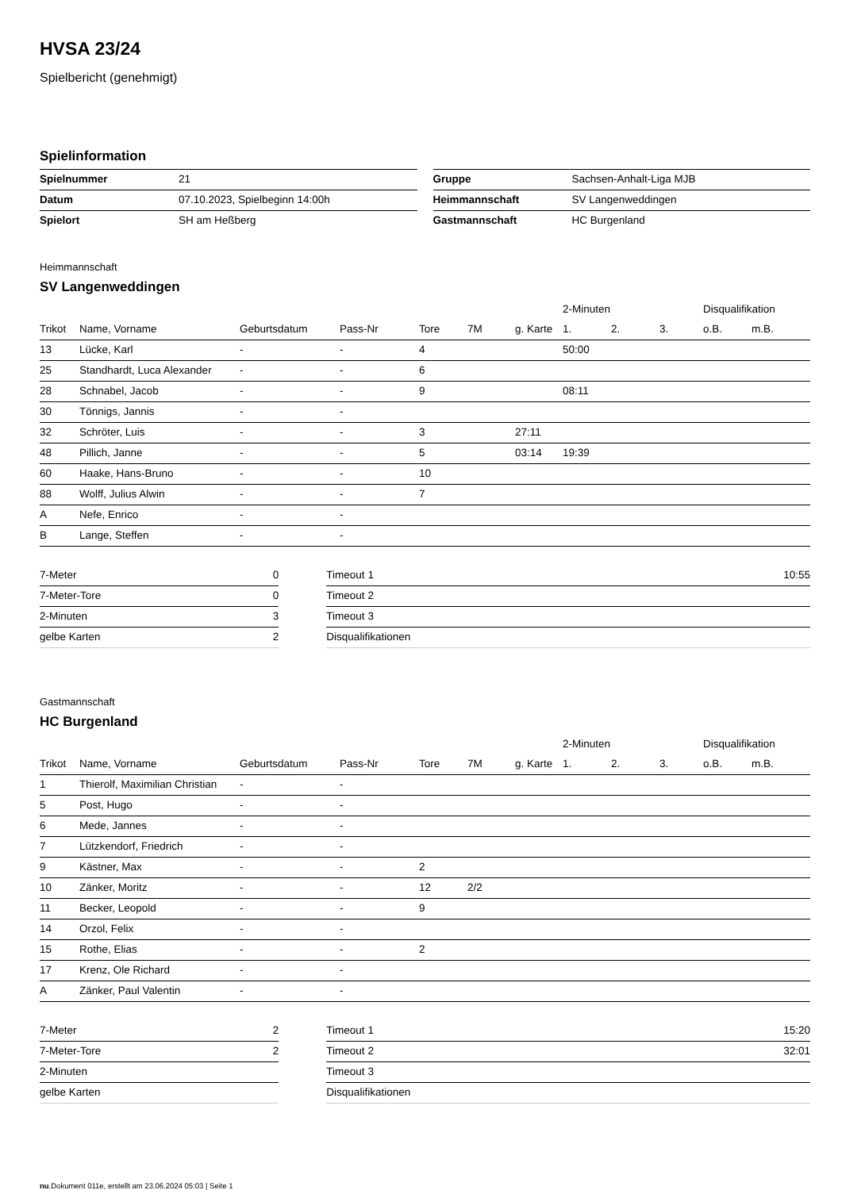HVSA 23/24
Spielbericht (genehmigt)
Spielinformation
| Spielnummer | 21 |
| Datum | 07.10.2023, Spielbeginn 14:00h |
| Spielort | SH am Heßberg |
| Gruppe | Sachsen-Anhalt-Liga MJB |
| Heimmannschaft | SV Langenweddingen |
| Gastmannschaft | HC Burgenland |
Heimmannschaft
SV Langenweddingen
| | | | | | | | 2-Minuten | | | Disqualifikation | |
| --- | --- | --- | --- | --- | --- | --- | --- | --- | --- | --- | --- |
| Trikot | Name, Vorname | Geburtsdatum | Pass-Nr | Tore | 7M | g. Karte | 1. | 2. | 3. | o.B. | m.B. |
| 13 | Lücke, Karl | - | - | 4 | | | 50:00 | | | | |
| 25 | Standhardt, Luca Alexander | - | - | 6 | | | | | | | |
| 28 | Schnabel, Jacob | - | - | 9 | | | 08:11 | | | | |
| 30 | Tönnigs, Jannis | - | - | | | | | | | | |
| 32 | Schröter, Luis | - | - | 3 | | 27:11 | | | | | |
| 48 | Pillich, Janne | - | - | 5 | | 03:14 | 19:39 | | | | |
| 60 | Haake, Hans-Bruno | - | - | 10 | | | | | | | |
| 88 | Wolff, Julius Alwin | - | - | 7 | | | | | | | |
| A | Nefe, Enrico | - | - | | | | | | | | |
| B | Lange, Steffen | - | - | | | | | | | | |
| 7-Meter | 0 |
| 7-Meter-Tore | 0 |
| 2-Minuten | 3 |
| gelbe Karten | 2 |
| Timeout 1 | 10:55 |
| Timeout 2 | |
| Timeout 3 | |
| Disqualifikationen | |
Gastmannschaft
HC Burgenland
| | | | | | | | 2-Minuten | | | Disqualifikation | |
| --- | --- | --- | --- | --- | --- | --- | --- | --- | --- | --- | --- |
| Trikot | Name, Vorname | Geburtsdatum | Pass-Nr | Tore | 7M | g. Karte | 1. | 2. | 3. | o.B. | m.B. |
| 1 | Thierolf, Maximilian Christian | - | - | | | | | | | | |
| 5 | Post, Hugo | - | - | | | | | | | | |
| 6 | Mede, Jannes | - | - | | | | | | | | |
| 7 | Lützkendorf, Friedrich | - | - | | | | | | | | |
| 9 | Kästner, Max | - | - | 2 | | | | | | | |
| 10 | Zänker, Moritz | - | - | 12 | 2/2 | | | | | | |
| 11 | Becker, Leopold | - | - | 9 | | | | | | | |
| 14 | Orzol, Felix | - | - | | | | | | | | |
| 15 | Rothe, Elias | - | - | 2 | | | | | | | |
| 17 | Krenz, Ole Richard | - | - | | | | | | | | |
| A | Zänker, Paul Valentin | - | - | | | | | | | | |
| 7-Meter | 2 |
| 7-Meter-Tore | 2 |
| 2-Minuten | |
| gelbe Karten | |
| Timeout 1 | 15:20 |
| Timeout 2 | 32:01 |
| Timeout 3 | |
| Disqualifikationen | |
nu.Dokument 011e, erstellt am 23.06.2024 05:03 | Seite 1